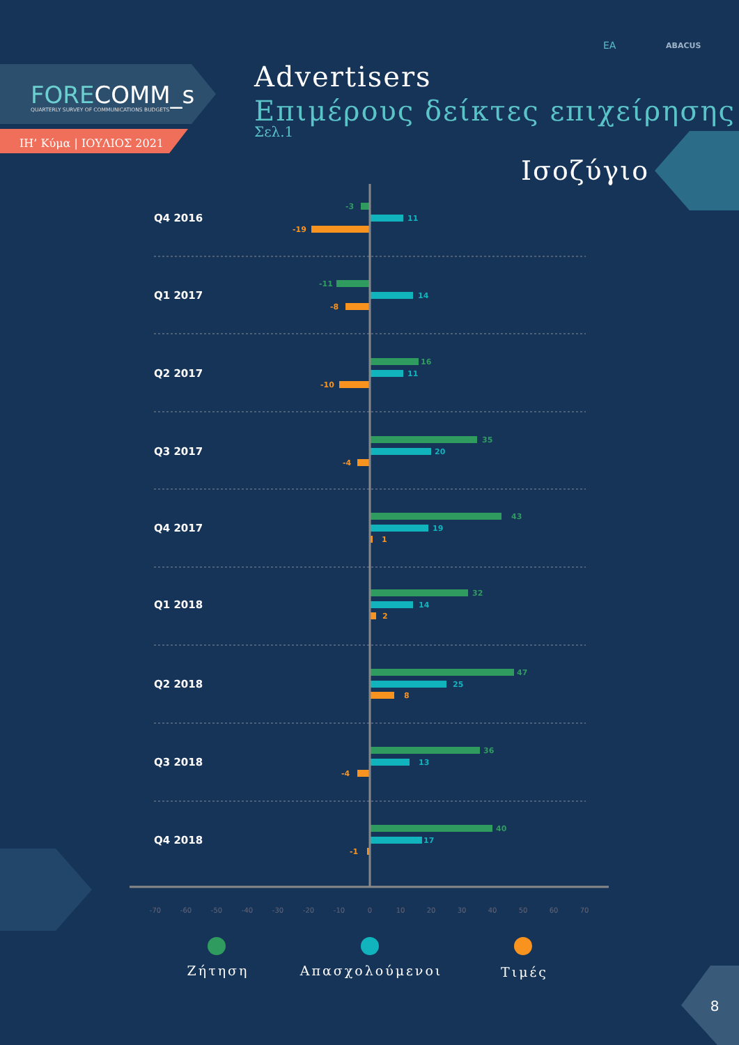FORECOMM_s
QUARTERLY SURVEY OF COMMUNICATIONS BUDGETS
ΙΗ’ Κύμα | ΙΟΥΛΙΟΣ 2021
ΕΑ
ABACUS
Advertisers
Επιμέρους δείκτες επιχείρησης
Σελ.1
Ισοζύγιο
Q4 2016
Q1 2017
Q2 2017
Q3 2017
Q4 2017
Q1 2018
Q2 2018
Q3 2018
Q4 2018
-3
11
-19
-11
14
-8
16
11
-10
35
20
-4
43
19
1
32
14
2
47
25
8
36
13
-4
40
17
-1
-70
-60
-50
-40
-30
-20
-10
0
10
20
30
40
50
60
70
Ζήτηση
Απασχολούμενοι
Τιμές
8